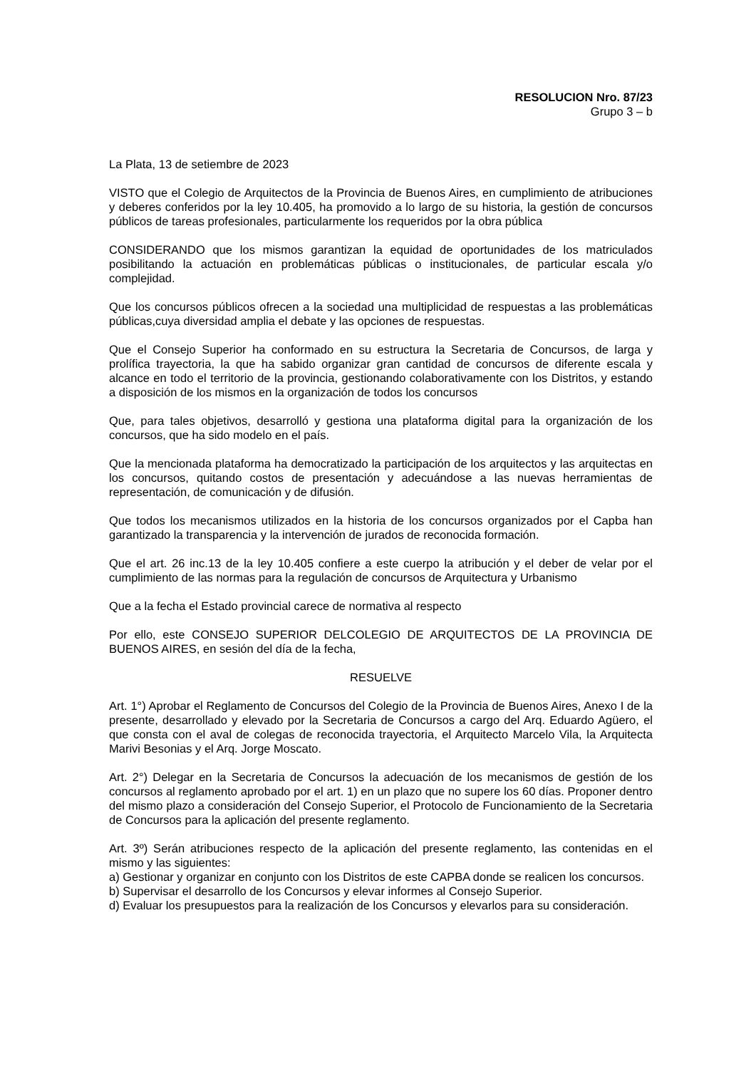RESOLUCION Nro. 87/23
Grupo 3 – b
La Plata, 13 de setiembre de 2023
VISTO que el Colegio de Arquitectos de la Provincia de Buenos Aires, en cumplimiento de atribuciones y deberes conferidos por la ley 10.405, ha promovido a lo largo de su historia, la gestión de concursos públicos de tareas profesionales, particularmente los requeridos por la obra pública
CONSIDERANDO que los mismos garantizan la equidad de oportunidades de los matriculados posibilitando la actuación en problemáticas públicas o institucionales, de particular escala y/o complejidad.
Que los concursos públicos ofrecen a la sociedad una multiplicidad de respuestas a las problemáticas públicas,cuya diversidad amplia el debate y las opciones de respuestas.
Que el Consejo Superior ha conformado en su estructura la Secretaria de Concursos, de larga y prolífica trayectoria, la que ha sabido organizar gran cantidad de concursos de diferente escala y alcance en todo el territorio de la provincia, gestionando colaborativamente con los Distritos, y estando a disposición de los mismos en la organización de todos los concursos
Que, para tales objetivos, desarrolló y gestiona una plataforma digital para la organización de los concursos, que ha sido modelo en el país.
Que la mencionada plataforma ha democratizado la participación de los arquitectos y las arquitectas en los concursos, quitando costos de presentación y adecuándose a las nuevas herramientas de representación, de comunicación y de difusión.
Que todos los mecanismos utilizados en la historia de los concursos organizados por el Capba han garantizado la transparencia y la intervención de jurados de reconocida formación.
Que el art. 26 inc.13 de la ley 10.405 confiere a este cuerpo la atribución y el deber de velar por el cumplimiento de las normas para la regulación de concursos de Arquitectura y Urbanismo
Que a la fecha el Estado provincial carece de normativa al respecto
Por ello, este CONSEJO SUPERIOR DELCOLEGIO DE ARQUITECTOS DE LA PROVINCIA DE BUENOS AIRES, en sesión del día de la fecha,
RESUELVE
Art. 1°) Aprobar el Reglamento de Concursos del Colegio de la Provincia de Buenos Aires, Anexo I de la presente, desarrollado y elevado por la Secretaria de Concursos a cargo del Arq. Eduardo Agüero, el que consta con el aval de colegas de reconocida trayectoria, el Arquitecto Marcelo Vila, la Arquitecta Marivi Besonias y el Arq. Jorge Moscato.
Art. 2°) Delegar en la Secretaria de Concursos la adecuación de los mecanismos de gestión de los concursos al reglamento aprobado por el art. 1) en un plazo que no supere los 60 días. Proponer dentro del mismo plazo a consideración del Consejo Superior, el Protocolo de Funcionamiento de la Secretaria de Concursos para la aplicación del presente reglamento.
Art. 3º) Serán atribuciones respecto de la aplicación del presente reglamento, las contenidas en el mismo y las siguientes:
a) Gestionar y organizar en conjunto con los Distritos de este CAPBA donde se realicen los concursos.
b) Supervisar el desarrollo de los Concursos y elevar informes al Consejo Superior.
d) Evaluar los presupuestos para la realización de los Concursos y elevarlos para su consideración.